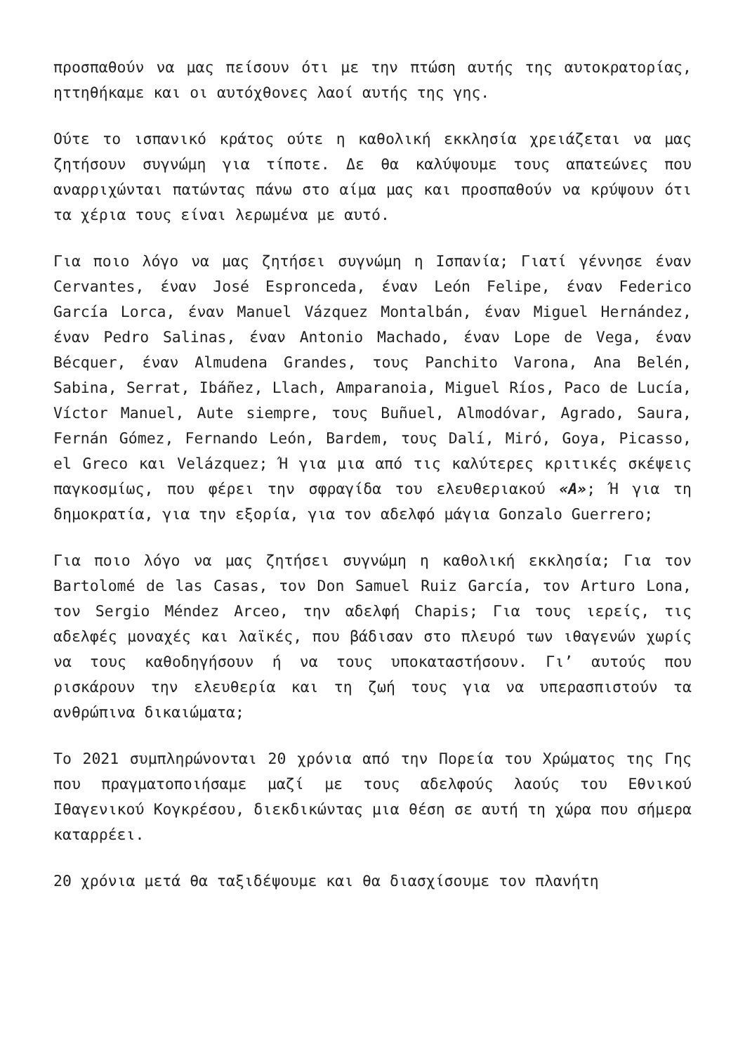προσπαθούν να μας πείσουν ότι με την πτώση αυτής της αυτοκρατορίας, ηττηθήκαμε και οι αυτόχθονες λαοί αυτής της γης.
Ούτε το ισπανικό κράτος ούτε η καθολική εκκλησία χρειάζεται να μας ζητήσουν συγνώμη για τίποτε. Δε θα καλύψουμε τους απατεώνες που αναρριχώνται πατώντας πάνω στο αίμα μας και προσπαθούν να κρύψουν ότι τα χέρια τους είναι λερωμένα με αυτό.
Για ποιο λόγο να μας ζητήσει συγνώμη η Ισπανία; Γιατί γέννησε έναν Cervantes, έναν José Espronceda, έναν León Felipe, έναν Federico García Lorca, έναν Manuel Vázquez Montalbán, έναν Miguel Hernández, έναν Pedro Salinas, έναν Antonio Machado, έναν Lope de Vega, έναν Bécquer, έναν Almudena Grandes, τους Panchito Varona, Ana Belén, Sabina, Serrat, Ibáñez, Llach, Amparanoia, Miguel Ríos, Paco de Lucía, Víctor Manuel, Aute siempre, τους Buñuel, Almodóvar, Agrado, Saura, Fernán Gómez, Fernando León, Bardem, τους Dalí, Miró, Goya, Picasso, el Greco και Velázquez; Ή για μια από τις καλύτερες κριτικές σκέψεις παγκοσμίως, που φέρει την σφραγίδα του ελευθεριακού «A»; Ή για τη δημοκρατία, για την εξορία, για τον αδελφό μάγια Gonzalo Guerrero;
Για ποιο λόγο να μας ζητήσει συγνώμη η καθολική εκκλησία; Για τον Bartolomé de las Casas, τον Don Samuel Ruiz García, τον Arturo Lona, τον Sergio Méndez Arceo, την αδελφή Chapis; Για τους ιερείς, τις αδελφές μοναχές και λαϊκές, που βάδισαν στο πλευρό των ιθαγενών χωρίς να τους καθοδηγήσουν ή να τους υποκαταστήσουν. Γι’ αυτούς που ρισκάρουν την ελευθερία και τη ζωή τους για να υπερασπιστούν τα ανθρώπινα δικαιώματα;
Το 2021 συμπληρώνονται 20 χρόνια από την Πορεία του Χρώματος της Γης που πραγματοποιήσαμε μαζί με τους αδελφούς λαούς του Εθνικού Ιθαγενικού Κογκρέσου, διεκδικώντας μια θέση σε αυτή τη χώρα που σήμερα καταρρέει.
20 χρόνια μετά θα ταξιδέψουμε και θα διασχίσουμε τον πλανήτη